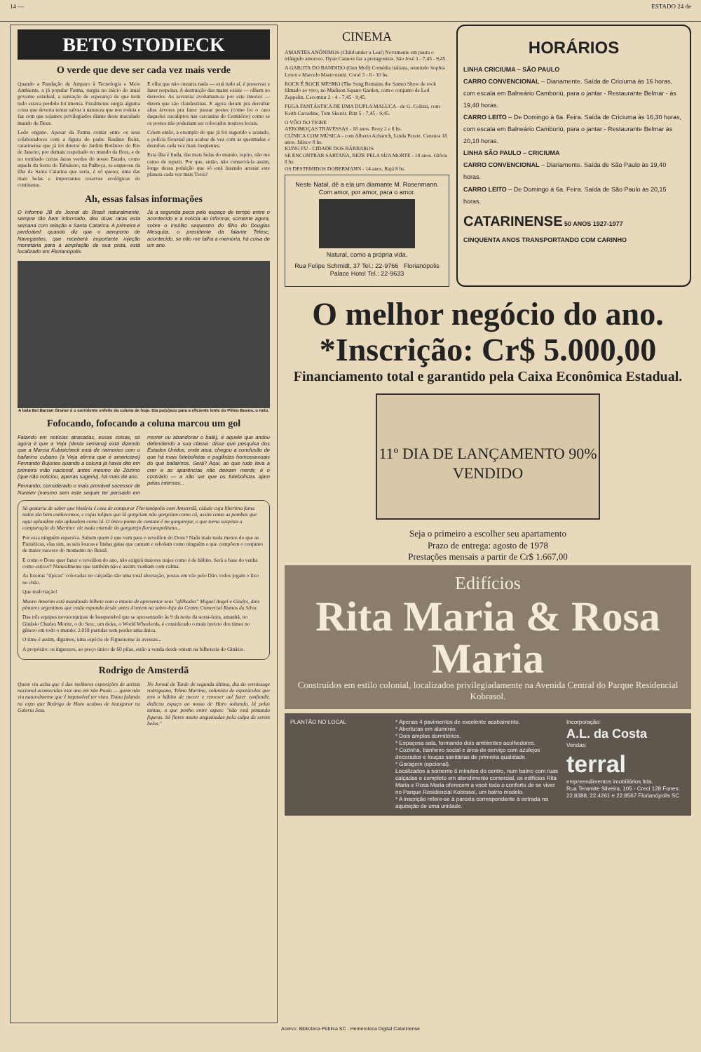14 — ESTADO 24 de
BETO STODIECK
O verde que deve ser cada vez mais verde
Quando a Fundação de Amparo à Tecnologia e Meio Ambiente, a já popular Fatma, surgiu no início do atual governo estadual, a sensação de esperança de que nem tudo estava perdido foi imensa. Finalmente surgia alguma coisa que deveria tentar salvar a natureza que nos rodeia e faz com que sejamos privilegiados diante deste maculado mundo de Deus.
Ledo engano. Apesar da Fatma contar entre os seus colaboradores com a figura do padre Raulino Reitz, catarinense que já foi diretor do Jardim Botânico do Rio de Janeiro, por demais respeitado no mundo da flora, e de ter tombado certas áreas verdes do nosso Estado, como aquela da Serra do Tabuleiro, na Palhoça, se esqueceu da ilha de Santa Catarina que seria, é só querer, uma das mais belas e importantes reservas ecológicas do continente.
E olha que não custaria nada — está tudo aí, é preservar e fazer respeitar. A destruição das matas existe — olhem ao derredor. As serrarias avolumam-se por este interior — dizem que são clandestinas. E agora deram pra derrubar altas árvores pra fazer passar postes (como foi o caso daqueles eucaliptos nas cercanias do Cemitério) como se os postes não poderiam ser colocados noutros locais.
Criem então, a exemplo do que já foi sugerido e acatado, a polícia florestal pra acabar de vez com as queimadas e derrubas cada vez mais freqüentes.
Esta ilha é linda, das mais belas do mundo, repito, não me canso de repetir. Por que, então, não conservá-la assim, longe dessa poluição que só está fazendo arrasar este planeta cada vez mais Terra?
Ah, essas falsas informações
O Informe JB do Jornal do Brasil naturalmente, sempre tão bem informado, deu duas ratas esta semana com relação a Santa Catarina. A primeira é perdoável: quando diz que o aeroporto de Navegantes, que receberá importante injeção monetária para a ampliação de sua pista, está localizado em Florianópolis.
Já a segunda peca pelo espaço de tempo entre o acontecido e a notícia ao informar, somente agora, sobre o insólito sequestro do filho do Douglas Mesquita, o presidente da falante Telesc, acontecido, se não me falha a memória, há coisa de um ano.
A bela Bel Barzan Gruner é o sorridente enfeite da coluna de hoje. Ela po(u)sou para a eficiente lente do Plínio Bueno, o neto.
Fofocando, fofocando a coluna marcou um gol
Falando em notícias atrasadas, essas coisas, só agora é que a Veja (desta semana) está dizendo que a Marcia Kubistcheck está de namorico com o bailarino cubano (a Veja afirma que é americano) Fernando Bujones quando a coluna já havia dito em primeira mão nacional, antes mesmo do Zózimo (que não noticiou, apenas sugeriu), há mais de ano.
Fernando, considerado o mais provável sucessor de Nureiev (mesmo sem este sequer ter pensado em morrer ou abandonar o balé), é aquele que andou defendendo a sua classe: disse que pesquisa dos Estados Unidos, onde atua, chegou a conclusão de que há mais futebolistas e pugilistas homossexuais do que bailarinos. Será? Aqui, ao que tudo leva a crer e as aparências não deixam mentir, é o contrário — a não ser que os futebolistas ajam pelas internas...
Só gostaria de saber que história é essa de comparar Florianópolis com Amsterdã, cidade cuja libertina fama todos tão bem conhecemos, e cujas tulipas que lá gorgeiam não gorgeiam como cá, assim como as pombas que aqui aplaudem não aplaudem como lá. O único ponto de contato é no gargarejar, o que torna suspeita a comparação do Martino: ele nada entende do gargarejo florianopolitano...
Por essa ninguém esperava. Sabem quem é que vem para o reveillon do Doze? Nada mais nada menos do que as Frenéticas, elas sim, as seis loucas e lindas gatas que cantam e rebolam como ninguém e que compõem o conjunto de maior sucesso do momento no Brasil.
E como o Doze quer fazer o reveillon do ano, não exigirá maiores trajes como é de hábito. Será a base do venha como estiver? Naturalmente que também não é assim: venham com calma.
As lixeiras "típicas" colocadas no calçadão são uma total aberração, postas em vão pelo Dão: todos jogam o lixo no chão.
Que malcriação!
Mauro Amorim está mandando bilhete com o intuito de apresentar seus "afilhados" Miguel Angel e Gladys, dois pintores argentinos que estão expondo desde antes d'ontem na sobre-loja do Centro Comercial Ramos da Silva.
Das três equipes novaiorquinas de basquetebol que se apresentarão às 9 da noite da sexta-feira, amanhã, no Ginásio Charles Moritz, o do Sesc, um deles, o World Wheelerds, é considerado o mais invicto dos times no gênero em todo o mundo: 2.018 partidas sem perder uma única.
O time é assim, digamos, uma espécie de Figueirense às avessas...
A propósito: os ingressos, ao preço único de 60 pilas, estão a venda desde ontem na bilheteria do Ginásio.
Rodrigo de Amsterdã
Quem viu acha que é das melhores exposições de artista nacional acontecidas este ano em São Paulo — quem não viu naturalmente que é impossível ter visto. Estou falando na expo que Rodrigo de Haro acabou de inaugurar na Galeria Seta.
No Jornal de Tarde de segunda última, dia do vernissage rodriguano, Telmo Martino, colunista de espetáculos que tem o hábito de mexer e remexer até fazer confundir, dedicou espaço ao nosso de Haro soltando, lá pelas tantas, o que ponho entre aspas: "não está pintando figuras. Só flores muito angustiadas pela culpa de serem belas."
CINEMA
AMANTES ANÔNIMOS (Child under a Leaf) Novamente em pauta o triângulo amoroso. Dyan Cannon faz a protagonista. São José 3 - 7,45 - 9,45.
A GAROTA DO BANDIDO (Gun Moll) Comédia italiana, reunindo Sophia Loren e Marcelo Mastroianni. Coral 3 - 8 - 10 hs.
ROCK É ROCK MESMO (The Song Remains the Same) Show de rock filmado ao vivo, no Madison Square Garden, com o conjunto de Led Zeppelin. Cecomtur 2 - 4 - 7,45 - 9,45.
FUGA FANTÁSTICA DE UMA DUPLA MALUCA - de G. Colizzi, com Keith Carradine, Tom Skerrit. Ritz 5 - 7,45 - 9,45.
O VÔO DO TIGRE
AEROMOÇAS TRAVESSAS - 18 anos. Roxy 2 e 8 hs.
CLÍNICA COM MÚSICA - com Alberto Achartch, Linda Peretz. Censura 18 anos. Jalisco 8 hs.
KUNG FU - CIDADE DOS BÁRBAROS
SE ENCONTRAR SARTANA, REZE PELA SUA MORTE - 18 anos. Glória 8 hs.
OS DESTEMIDOS DOBERMANN - 14 anos. Rajá 8 hs.
Neste Natal, dê a ela um diamante M. Rosenmann.
Com amor, por amor, para o amor.
Natural, como a própria vida.
Rua Felipe Schmidt, 37 Tel.: 22-9766 Florianópolis Palace Hotel Tel.: 22-9633
HORÁRIOS
LINHA CRICIUMA – SÃO PAULO
CARRO CONVENCIONAL – Diariamente. Saída de Criciuma às 16 horas, com escala em Balneário Camboriú, para o jantar - Restaurante Belmar - às 19,40 horas.
CARRO LEITO – De Domingo à 6a. Feira. Saída de Criciuma às 16,30 horas, com escala em Balneário Camboriú, para o jantar - Restaurante Belmar às 20,10 horas.
LINHA SÃO PAULO – CRICIUMA
CARRO CONVENCIONAL – Diariamente. Saída de São Paulo às 19,40 horas.
CARRO LEITO – De Domingo à 6a. Feira. Saída de São Paulo às 20,15 horas.
CATARINENSE 50 ANOS 1927-1977
CINQUENTA ANOS TRANSPORTANDO COM CARINHO
O melhor negócio do ano.
*Inscrição: Cr$ 5.000,00
Financiamento total e garantido pela Caixa Econômica Estadual.
11º DIA DE LANÇAMENTO 90% VENDIDO
Seja o primeiro a escolher seu apartamento
Prazo de entrega: agosto de 1978
Prestações mensais a partir de Cr$ 1.667,00
Edifícios
Rita Maria & Rosa Maria
Construídos em estilo colonial, localizados privilegiadamente na Avenida Central do Parque Residencial Kobrasol.
PLANTÃO NO LOCAL * Apenas 4 pavimentos de excelente acabamento.
* Aberturas em alumínio.
* Dois amplos dormitórios.
* Espaçosa sala, formando dois ambientes acolhedores.
* Cozinha, banheiro social e área-de-serviço com azulejos decorados e louças sanitárias de primeira qualidade.
* Garagem (opcional).
Localizados a somente 6 minutos do centro, num bairro com ruas calçadas e completo em atendimento comercial, os edifícios Rita Maria e Rosa Maria oferecem a você todo o conforto de se viver no Parque Residencial Kobrasol, um bairro modelo.
* A inscrição refere-se à parcela correspondente à entrada na aquisição de uma unidade.
Incorporação:
A.L. da Costa
Vendas:
terral
empreendimentos imobiliários ltda.
Rua Teramite Silveira, 105 - Creci 128 Fones: 22.8388, 22.4261 e 22.8567 Florianópolis SC
Acervo: Biblioteca Pública SC - Hemeroteca Digital Catarinense